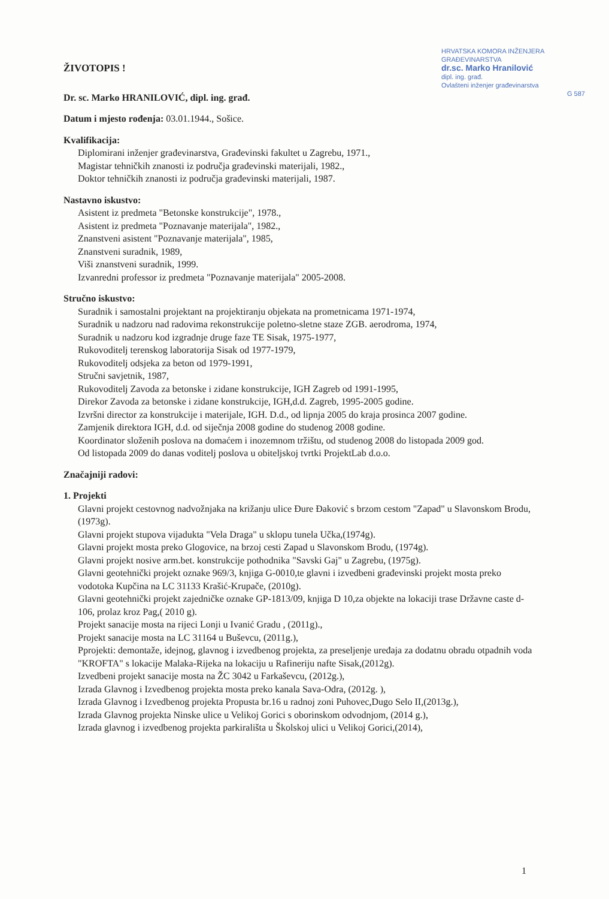HRVATSKA KOMORA INŽENJERA GRAĐEVINARSTVA
dr.sc. Marko Hranilović
dipl. ing. građ.
Ovlašteni inženjer građevinarstva
G 587
ŽIVOTOPIS !
Dr. sc. Marko HRANILOVIĆ, dipl. ing. građ.
Datum i mjesto rođenja: 03.01.1944., Sošice.
Kvalifikacija:
Diplomirani inženjer građevinarstva, Građevinski fakultet u Zagrebu, 1971.,
Magistar tehničkih znanosti iz područja građevinski materijali, 1982.,
Doktor tehničkih znanosti iz područja građevinski materijali, 1987.
Nastavno iskustvo:
Asistent iz predmeta "Betonske konstrukcije", 1978.,
Asistent iz predmeta "Poznavanje materijala", 1982.,
Znanstveni asistent "Poznavanje materijala", 1985,
Znanstveni suradnik, 1989,
Viši znanstveni suradnik, 1999.
Izvanredni professor iz predmeta "Poznavanje materijala" 2005-2008.
Stručno iskustvo:
Suradnik i samostalni projektant na projektiranju objekata na prometnicama 1971-1974,
Suradnik u nadzoru nad radovima rekonstrukcije poletno-sletne staze ZGB. aerodroma, 1974,
Suradnik u nadzoru kod izgradnje druge faze TE Sisak, 1975-1977,
Rukovoditelj terenskog laboratorija Sisak od 1977-1979,
Rukovoditelj odsjeka za beton od 1979-1991,
Stručni savjetnik, 1987,
Rukovoditelj Zavoda za betonske i zidane konstrukcije, IGH Zagreb od 1991-1995,
Direkor Zavoda za betonske i zidane konstrukcije, IGH,d.d. Zagreb, 1995-2005 godine.
Izvršni director za konstrukcije i materijale, IGH. D.d., od lipnja 2005 do kraja prosinca 2007 godine.
Zamjenik direktora IGH, d.d. od siječnja 2008 godine do studenog 2008 godine.
Koordinator složenih poslova na domaćem i inozemnom tržištu, od studenog 2008 do listopada 2009 god.
Od listopada 2009 do danas voditelj poslova u obiteljskoj tvrtki ProjektLab d.o.o.
Značajniji radovi:
1. Projekti
Glavni projekt cestovnog nadvožnjaka na križanju ulice Đure Đaković s brzom cestom "Zapad" u Slavonskom Brodu,(1973g).
Glavni projekt stupova vijadukta "Vela Draga" u sklopu tunela Učka,(1974g).
Glavni projekt mosta preko Glogovice, na brzoj cesti Zapad u Slavonskom Brodu, (1974g).
Glavni projekt nosive arm.bet. konstrukcije pothodnika "Savski Gaj" u Zagrebu, (1975g).
Glavni geotehnički projekt oznake 969/3, knjiga G-0010,te glavni i izvedbeni građevinski projekt mosta preko vodotoka Kupčina na LC 31133 Krašić-Krupače, (2010g).
Glavni geotehnički projekt zajedničke oznake GP-1813/09, knjiga D 10,za objekte na lokaciji trase Državne caste d-106, prolaz kroz Pag,( 2010 g).
Projekt sanacije mosta na rijeci Lonji u Ivanić Gradu , (2011g).,
Projekt sanacije mosta na LC 31164 u Buševcu, (2011g.),
Pprojekti: demontaže, idejnog, glavnog i izvedbenog projekta, za preseljenje uređaja za dodatnu obradu otpadnih voda "KROFTA" s lokacije Malaka-Rijeka na lokaciju u Rafineriju nafte Sisak,(2012g).
Izvedbeni projekt sanacije mosta na ŽC 3042 u Farkaševcu, (2012g.),
Izrada Glavnog i Izvedbenog projekta mosta preko kanala Sava-Odra, (2012g. ),
Izrada Glavnog i Izvedbenog projekta Propusta br.16 u radnoj zoni Puhovec,Dugo Selo II,(2013g.),
Izrada Glavnog projekta Ninske ulice u Velikoj Gorici s oborinskom odvodnjom, (2014 g.),
Izrada glavnog i izvedbenog projekta parkirališta u Školskoj ulici u Velikoj Gorici,(2014),
1